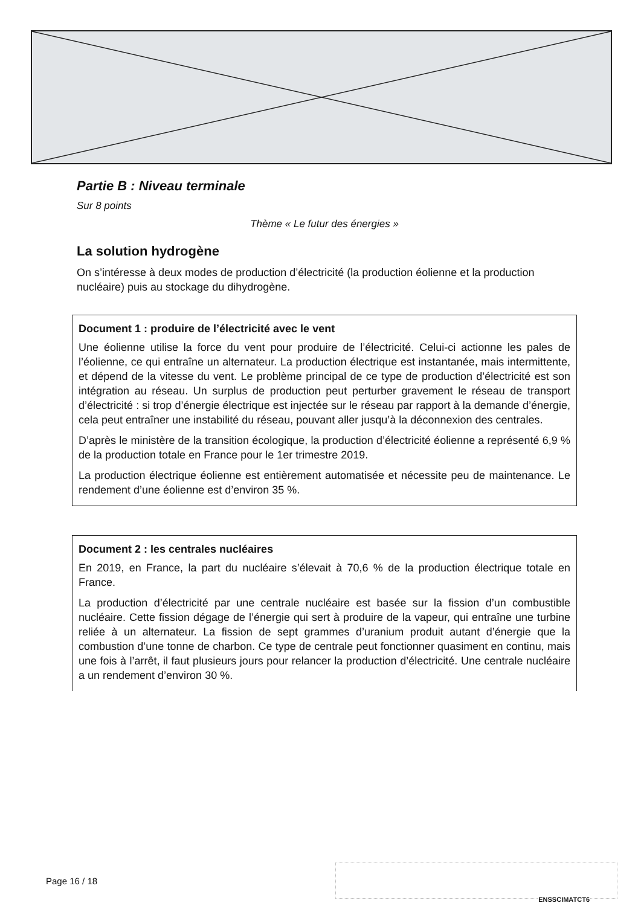Partie B : Niveau terminale
Sur 8 points
Thème « Le futur des énergies »
La solution hydrogène
On s’intéresse à deux modes de production d’électricité (la production éolienne et la production nucléaire) puis au stockage du dihydrogène.
Document 1 : produire de l’électricité avec le vent
Une éolienne utilise la force du vent pour produire de l’électricité. Celui-ci actionne les pales de l’éolienne, ce qui entraîne un alternateur. La production électrique est instantanée, mais intermittente, et dépend de la vitesse du vent. Le problème principal de ce type de production d’électricité est son intégration au réseau. Un surplus de production peut perturber gravement le réseau de transport d’électricité : si trop d’énergie électrique est injectée sur le réseau par rapport à la demande d’énergie, cela peut entraîner une instabilité du réseau, pouvant aller jusqu’à la déconnexion des centrales.
D’après le ministère de la transition écologique, la production d’électricité éolienne a représenté 6,9 % de la production totale en France pour le 1er trimestre 2019.
La production électrique éolienne est entièrement automatisée et nécessite peu de maintenance. Le rendement d’une éolienne est d’environ 35 %.
Document 2 : les centrales nucléaires
En 2019, en France, la part du nucléaire s’élevait à 70,6 % de la production électrique totale en France.
La production d’électricité par une centrale nucléaire est basée sur la fission d’un combustible nucléaire. Cette fission dégage de l’énergie qui sert à produire de la vapeur, qui entraîne une turbine reliée à un alternateur. La fission de sept grammes d’uranium produit autant d’énergie que la combustion d’une tonne de charbon. Ce type de centrale peut fonctionner quasiment en continu, mais une fois à l’arrêt, il faut plusieurs jours pour relancer la production d’électricité. Une centrale nucléaire a un rendement d’environ 30 %.
Page 16 / 18
ENSSCIMATCT6